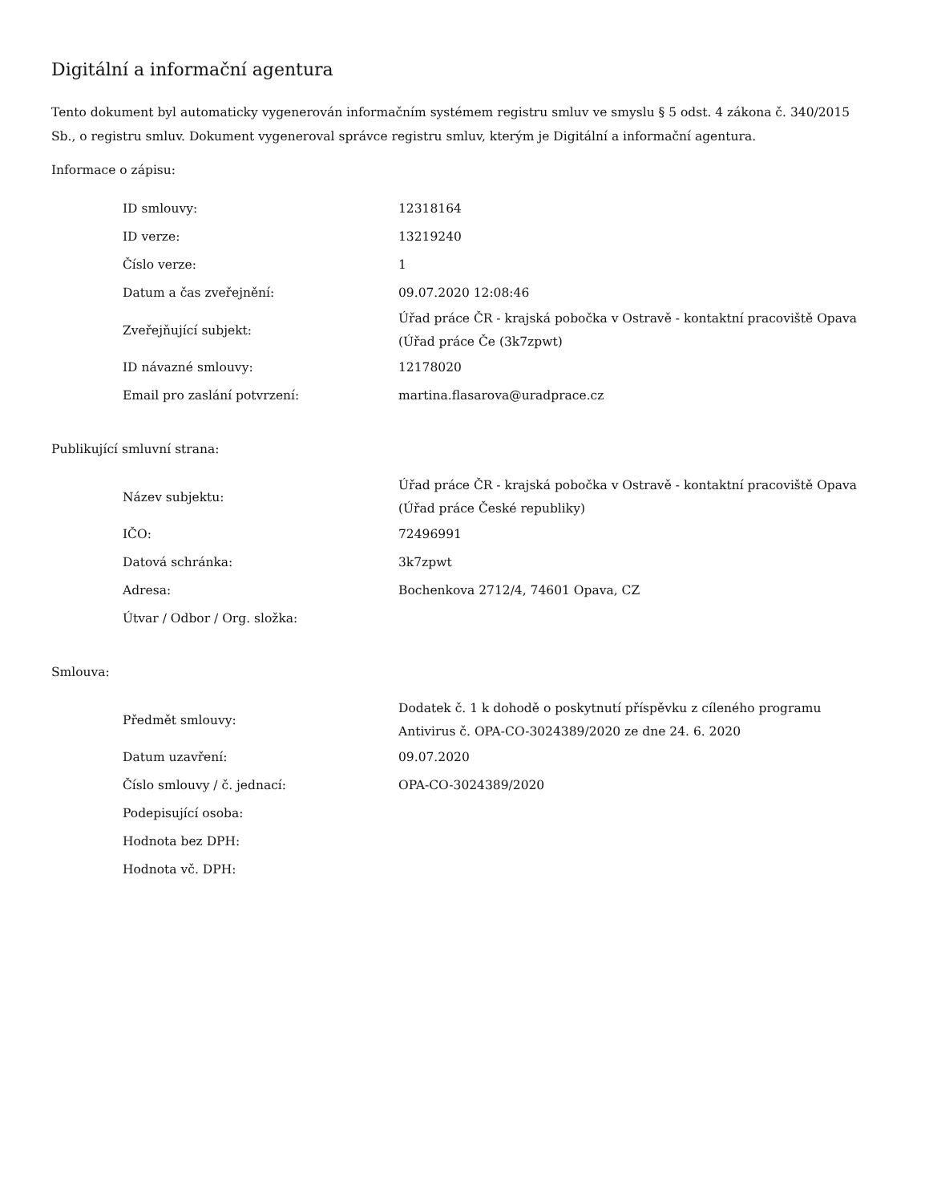Digitální a informační agentura
Tento dokument byl automaticky vygenerován informačním systémem registru smluv ve smyslu § 5 odst. 4 zákona č. 340/2015 Sb., o registru smluv. Dokument vygeneroval správce registru smluv, kterým je Digitální a informační agentura.
Informace o zápisu:
| ID smlouvy: | 12318164 |
| ID verze: | 13219240 |
| Číslo verze: | 1 |
| Datum a čas zveřejnění: | 09.07.2020 12:08:46 |
| Zveřejňující subjekt: | Úřad práce ČR - krajská pobočka v Ostravě - kontaktní pracoviště Opava (Úřad práce Če (3k7zpwt) |
| ID návazné smlouvy: | 12178020 |
| Email pro zaslání potvrzení: | martina.flasarova@uradprace.cz |
Publikující smluvní strana:
| Název subjektu: | Úřad práce ČR - krajská pobočka v Ostravě - kontaktní pracoviště Opava (Úřad práce České republiky) |
| IČO: | 72496991 |
| Datová schránka: | 3k7zpwt |
| Adresa: | Bochenkova 2712/4, 74601 Opava, CZ |
| Útvar / Odbor / Org. složka: | |
Smlouva:
| Předmět smlouvy: | Dodatek č. 1 k dohodě o poskytnutí příspěvku z cíleného programu Antivirus č. OPA-CO-3024389/2020 ze dne 24. 6. 2020 |
| Datum uzavření: | 09.07.2020 |
| Číslo smlouvy / č. jednací: | OPA-CO-3024389/2020 |
| Podepisující osoba: | |
| Hodnota bez DPH: | |
| Hodnota vč. DPH: | |